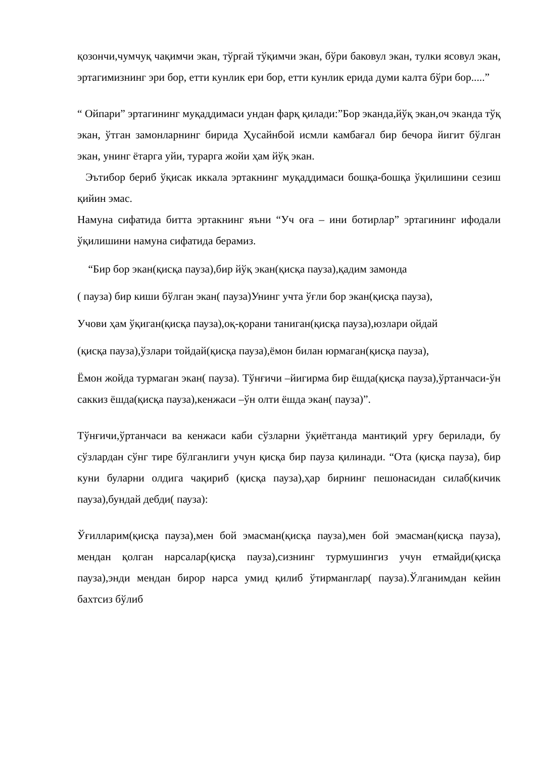қозончи,чумчуқ чақимчи экан, тўрғай тўқимчи экан, бўри баковул экан, тулки ясовул экан, эртагимизнинг эри бор, етти кунлик ери бор, етти кунлик ерида думи калта бўри бор.....”
“ Ойпари” эртагининг муқаддимаси ундан фарқ қилади:”Бор эканда,йўқ экан,оч эканда тўқ экан, ўтган замонларнинг бирида Ҳусайнбой исмли камбағал бир бечора йигит бўлган экан, унинг ётарга уйи, турарга жойи ҳам йўқ экан.
Эътибор бериб ўқисак иккала эртакнинг муқаддимаси бошқа-бошқа ўқилишини сезиш қийин эмас.
Намуна сифатида битта эртакнинг яъни “Уч оға – ини ботирлар” эртагининг ифодали ўқилишини намуна сифатида берамиз.
“Бир бор экан(қисқа пауза),бир йўқ экан(қисқа пауза),қадим замонда
( пауза) бир киши бўлган экан( пауза)Унинг учта ўғли бор экан(қисқа пауза),
Учови ҳам ўқиган(қисқа пауза),оқ-қорани таниган(қисқа пауза),юзлари ойдай
(қисқа пауза),ўзлари тойдай(қисқа пауза),ёмон билан юрмаган(қисқа пауза),
Ёмон жойда турмаган экан( пауза). Тўнғичи –йигирма бир ёшда(қисқа пауза),ўртанчаси-ўн саккиз ёшда(қисқа пауза),кенжаси –ўн олти ёшда экан( пауза)”.
Тўнғичи,ўртанчаси ва кенжаси каби сўзларни ўқиётганда мантиқий урғу берилади, бу сўзлардан сўнг тире бўлганлиги учун қисқа бир пауза қилинади. “Ота (қисқа пауза), бир куни буларни олдига чақириб (қисқа пауза),ҳар бирнинг пешонасидан силаб(кичик пауза),бундай дебди( пауза):
Ўғилларим(қисқа пауза),мен бой эмасман(қисқа пауза),мен бой эмасман(қисқа пауза), мендан қолган нарсалар(қисқа пауза),сизнинг турмушингиз учун етмайди(қисқа пауза),энди мендан бирор нарса умид қилиб ўтирманглар( пауза).Ўлганимдан кейин бахтсиз бўлиб